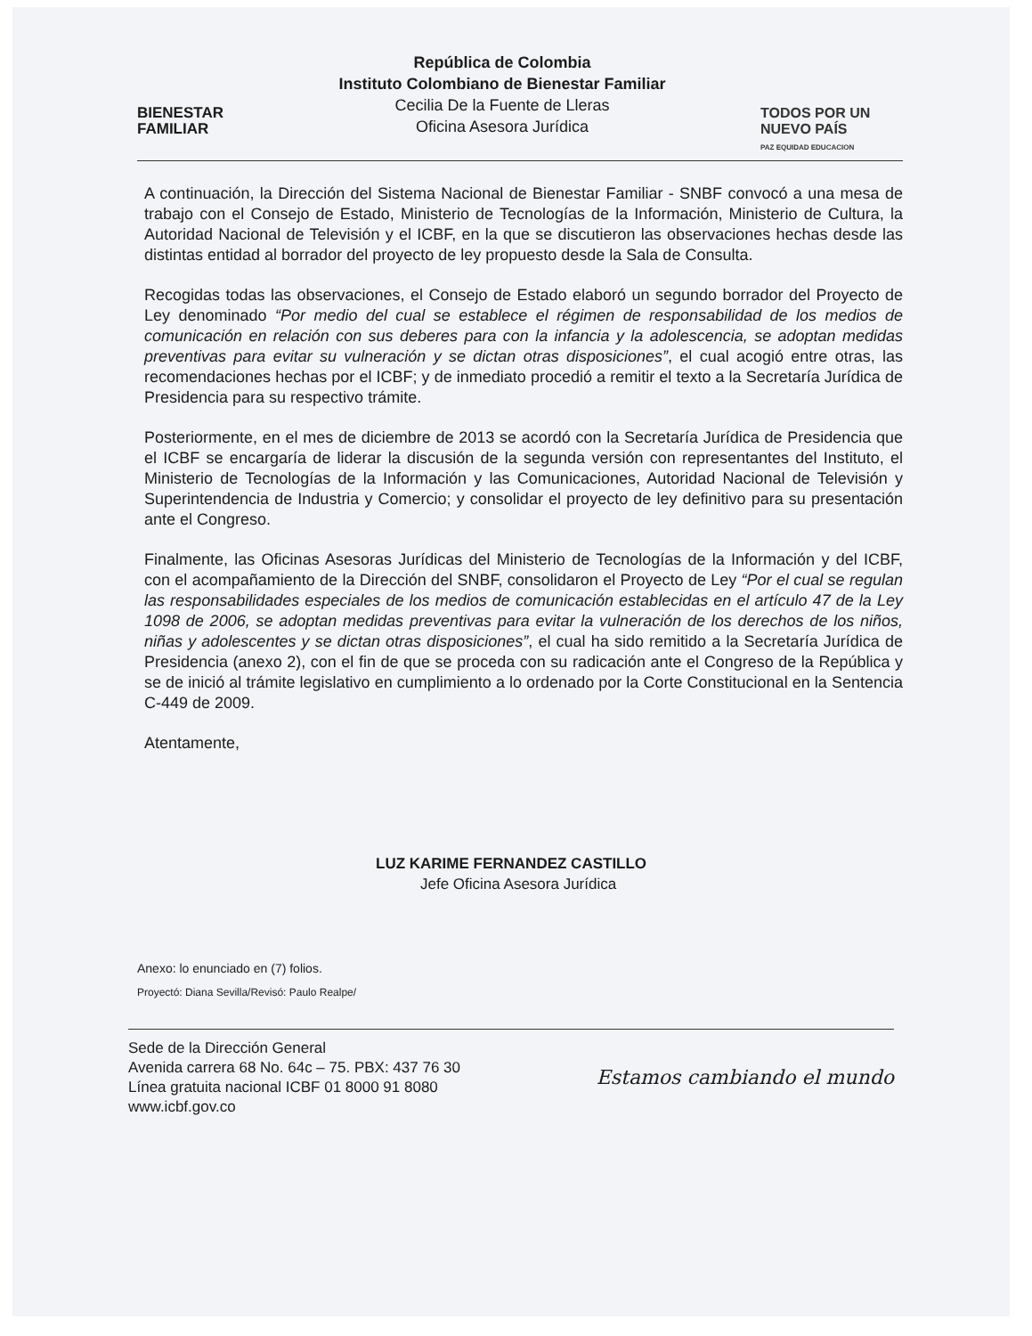BIENESTAR
FAMILIAR
República de Colombia
Instituto Colombiano de Bienestar Familiar
Cecilia De la Fuente de Lleras
Oficina Asesora Jurídica
TODOS POR UN
NUEVO PAÍS
PAZ EQUIDAD EDUCACION
A continuación, la Dirección del Sistema Nacional de Bienestar Familiar - SNBF convocó a una mesa de trabajo con el Consejo de Estado, Ministerio de Tecnologías de la Información, Ministerio de Cultura, la Autoridad Nacional de Televisión y el ICBF, en la que se discutieron las observaciones hechas desde las distintas entidad al borrador del proyecto de ley propuesto desde la Sala de Consulta.
Recogidas todas las observaciones, el Consejo de Estado elaboró un segundo borrador del Proyecto de Ley denominado “Por medio del cual se establece el régimen de responsabilidad de los medios de comunicación en relación con sus deberes para con la infancia y la adolescencia, se adoptan medidas preventivas para evitar su vulneración y se dictan otras disposiciones”, el cual acogió entre otras, las recomendaciones hechas por el ICBF; y de inmediato procedió a remitir el texto a la Secretaría Jurídica de Presidencia para su respectivo trámite.
Posteriormente, en el mes de diciembre de 2013 se acordó con la Secretaría Jurídica de Presidencia que el ICBF se encargaría de liderar la discusión de la segunda versión con representantes del Instituto, el Ministerio de Tecnologías de la Información y las Comunicaciones, Autoridad Nacional de Televisión y Superintendencia de Industria y Comercio; y consolidar el proyecto de ley definitivo para su presentación ante el Congreso.
Finalmente, las Oficinas Asesoras Jurídicas del Ministerio de Tecnologías de la Información y del ICBF, con el acompañamiento de la Dirección del SNBF, consolidaron el Proyecto de Ley “Por el cual se regulan las responsabilidades especiales de los medios de comunicación establecidas en el artículo 47 de la Ley 1098 de 2006, se adoptan medidas preventivas para evitar la vulneración de los derechos de los niños, niñas y adolescentes y se dictan otras disposiciones”, el cual ha sido remitido a la Secretaría Jurídica de Presidencia (anexo 2), con el fin de que se proceda con su radicación ante el Congreso de la República y se de inició al trámite legislativo en cumplimiento a lo ordenado por la Corte Constitucional en la Sentencia C-449 de 2009.
Atentamente,
LUZ KARIME FERNANDEZ CASTILLO
Jefe Oficina Asesora Jurídica
Anexo: lo enunciado en (7) folios.
Proyectó: Diana Sevilla/Revisó: Paulo Realpe/
Sede de la Dirección General
Avenida carrera 68 No. 64c – 75. PBX: 437 76 30
Línea gratuita nacional ICBF 01 8000 91 8080
www.icbf.gov.co
Estamos cambiando el mundo